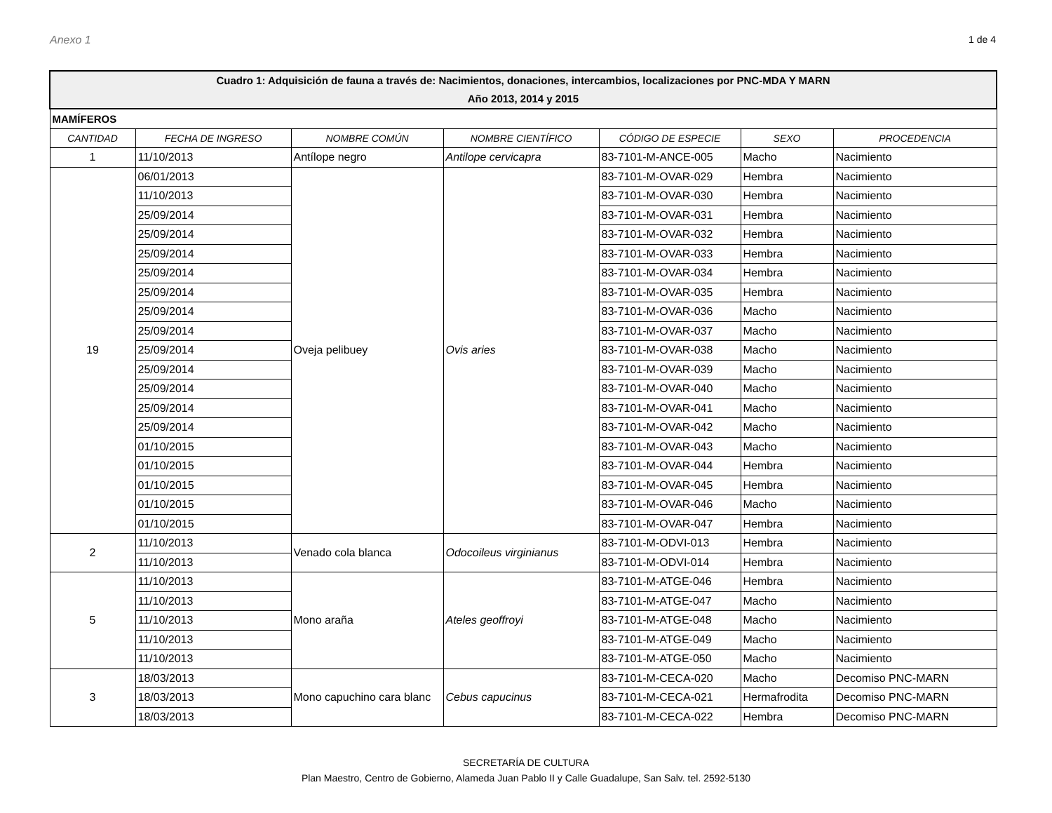Anexo 1 1 de 4
| Cuadro 1: Adquisición de fauna a través de: Nacimientos, donaciones, intercambios, localizaciones por PNC-MDA Y MARN Año 2013, 2014 y 2015 | | | | | | |
| MAMÍFEROS | | | | | | |
| CANTIDAD | FECHA DE INGRESO | NOMBRE COMÚN | NOMBRE CIENTÍFICO | CÓDIGO DE ESPECIE | SEXO | PROCEDENCIA |
| 1 | 11/10/2013 | Antílope negro | Antilope cervicapra | 83-7101-M-ANCE-005 | Macho | Nacimiento |
| 19 | 06/01/2013 | Oveja pelibuey | Ovis aries | 83-7101-M-OVAR-029 | Hembra | Nacimiento |
| | 11/10/2013 | | | 83-7101-M-OVAR-030 | Hembra | Nacimiento |
| | 25/09/2014 | | | 83-7101-M-OVAR-031 | Hembra | Nacimiento |
| | 25/09/2014 | | | 83-7101-M-OVAR-032 | Hembra | Nacimiento |
| | 25/09/2014 | | | 83-7101-M-OVAR-033 | Hembra | Nacimiento |
| | 25/09/2014 | | | 83-7101-M-OVAR-034 | Hembra | Nacimiento |
| | 25/09/2014 | | | 83-7101-M-OVAR-035 | Hembra | Nacimiento |
| | 25/09/2014 | | | 83-7101-M-OVAR-036 | Macho | Nacimiento |
| | 25/09/2014 | | | 83-7101-M-OVAR-037 | Macho | Nacimiento |
| | 25/09/2014 | | | 83-7101-M-OVAR-038 | Macho | Nacimiento |
| | 25/09/2014 | | | 83-7101-M-OVAR-039 | Macho | Nacimiento |
| | 25/09/2014 | | | 83-7101-M-OVAR-040 | Macho | Nacimiento |
| | 25/09/2014 | | | 83-7101-M-OVAR-041 | Macho | Nacimiento |
| | 25/09/2014 | | | 83-7101-M-OVAR-042 | Macho | Nacimiento |
| | 01/10/2015 | | | 83-7101-M-OVAR-043 | Macho | Nacimiento |
| | 01/10/2015 | | | 83-7101-M-OVAR-044 | Hembra | Nacimiento |
| | 01/10/2015 | | | 83-7101-M-OVAR-045 | Hembra | Nacimiento |
| | 01/10/2015 | | | 83-7101-M-OVAR-046 | Macho | Nacimiento |
| | 01/10/2015 | | | 83-7101-M-OVAR-047 | Hembra | Nacimiento |
| 2 | 11/10/2013 | Venado cola blanca | Odocoileus virginianus | 83-7101-M-ODVI-013 | Hembra | Nacimiento |
| | 11/10/2013 | | | 83-7101-M-ODVI-014 | Hembra | Nacimiento |
| 5 | 11/10/2013 | Mono araña | Ateles geoffroyi | 83-7101-M-ATGE-046 | Hembra | Nacimiento |
| | 11/10/2013 | | | 83-7101-M-ATGE-047 | Macho | Nacimiento |
| | 11/10/2013 | | | 83-7101-M-ATGE-048 | Macho | Nacimiento |
| | 11/10/2013 | | | 83-7101-M-ATGE-049 | Macho | Nacimiento |
| | 11/10/2013 | | | 83-7101-M-ATGE-050 | Macho | Nacimiento |
| 3 | 18/03/2013 | Mono capuchino cara blanc | Cebus capucinus | 83-7101-M-CECA-020 | Macho | Decomiso PNC-MARN |
| | 18/03/2013 | | | 83-7101-M-CECA-021 | Hermafrodita | Decomiso PNC-MARN |
| | 18/03/2013 | | | 83-7101-M-CECA-022 | Hembra | Decomiso PNC-MARN |
SECRETARÍA DE CULTURA
Plan Maestro, Centro de Gobierno, Alameda Juan Pablo II y Calle Guadalupe, San Salv. tel. 2592-5130